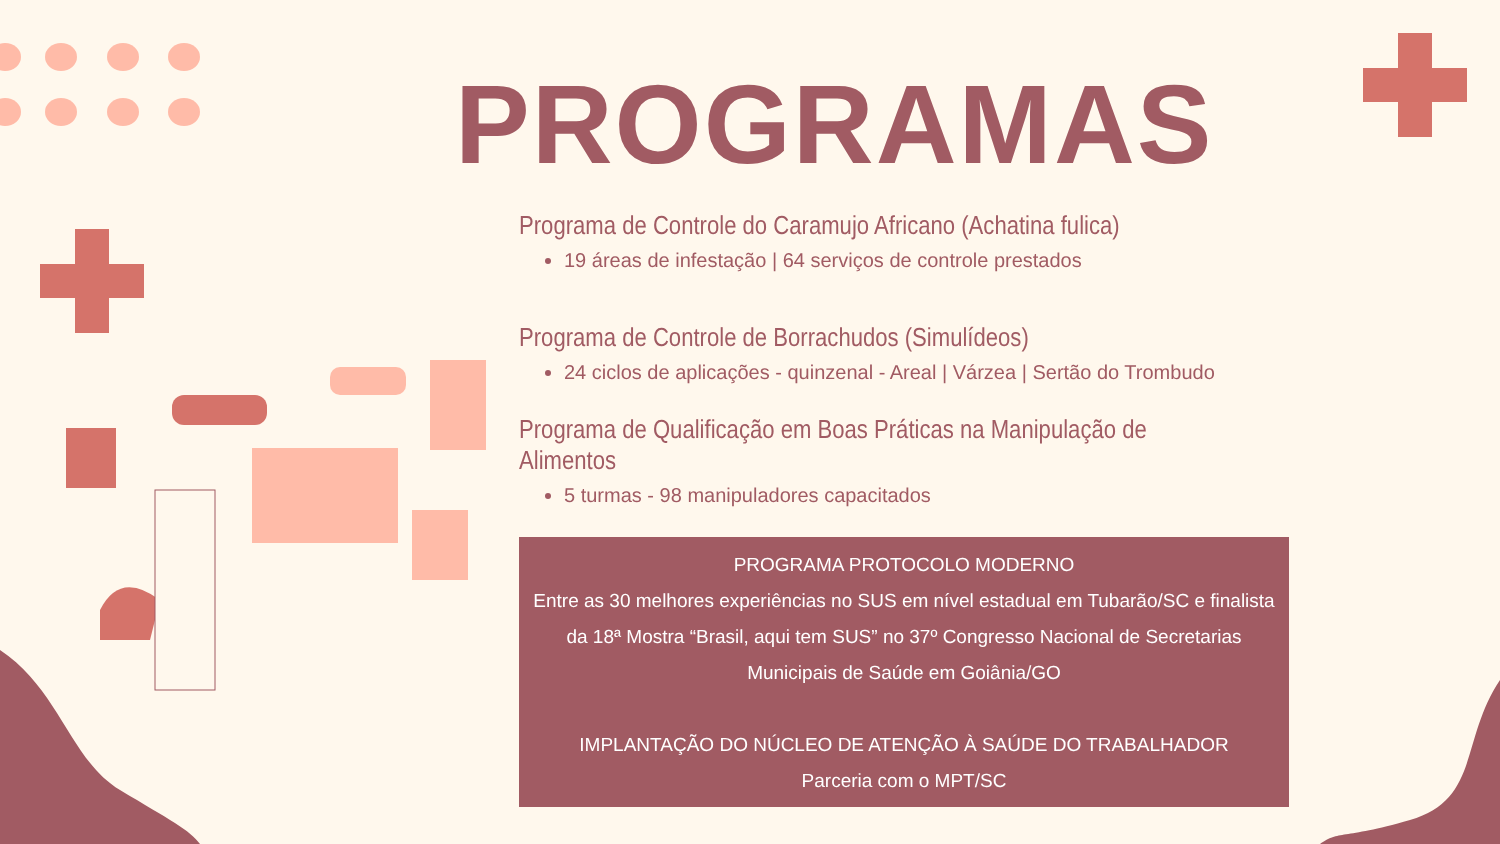PROGRAMAS
Programa de Controle do Caramujo Africano (Achatina fulica)
19 áreas de infestação | 64 serviços de controle prestados
Programa de Controle de Borrachudos (Simulídeos)
24 ciclos de aplicações - quinzenal - Areal | Várzea | Sertão do Trombudo
Programa de Qualificação em Boas Práticas na Manipulação de Alimentos
5 turmas - 98 manipuladores capacitados
PROGRAMA PROTOCOLO MODERNO
Entre as 30 melhores experiências no SUS em nível estadual em Tubarão/SC e finalista da 18ª Mostra “Brasil, aqui tem SUS” no 37º Congresso Nacional de Secretarias Municipais de Saúde em Goiânia/GO
IMPLANTAÇÃO DO NÚCLEO DE ATENÇÃO À SAÚDE DO TRABALHADOR
Parceria com o MPT/SC